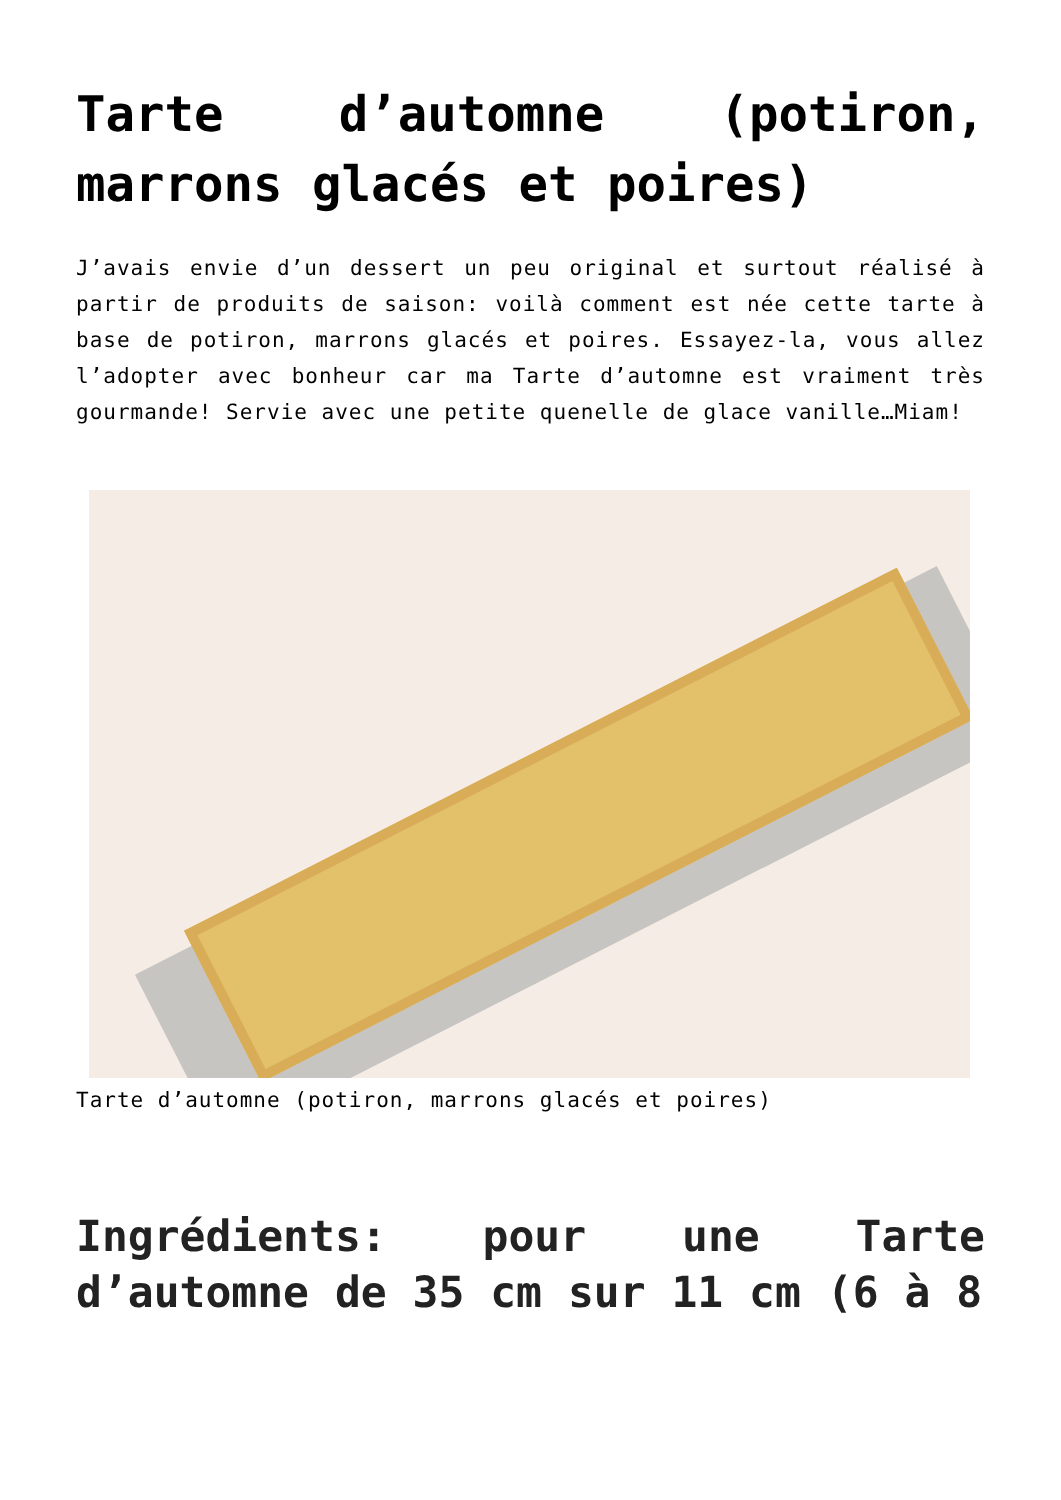Tarte d’automne (potiron, marrons glacés et poires)
J’avais envie d’un dessert un peu original et surtout réalisé à partir de produits de saison: voilà comment est née cette tarte à base de potiron, marrons glacés et poires. Essayez-la, vous allez l’adopter avec bonheur car ma Tarte d’automne est vraiment très gourmande! Servie avec une petite quenelle de glace vanille…Miam!
Tarte d’automne (potiron, marrons glacés et poires)
Ingrédients: pour une Tarte d’automne de 35 cm sur 11 cm (6 à 8